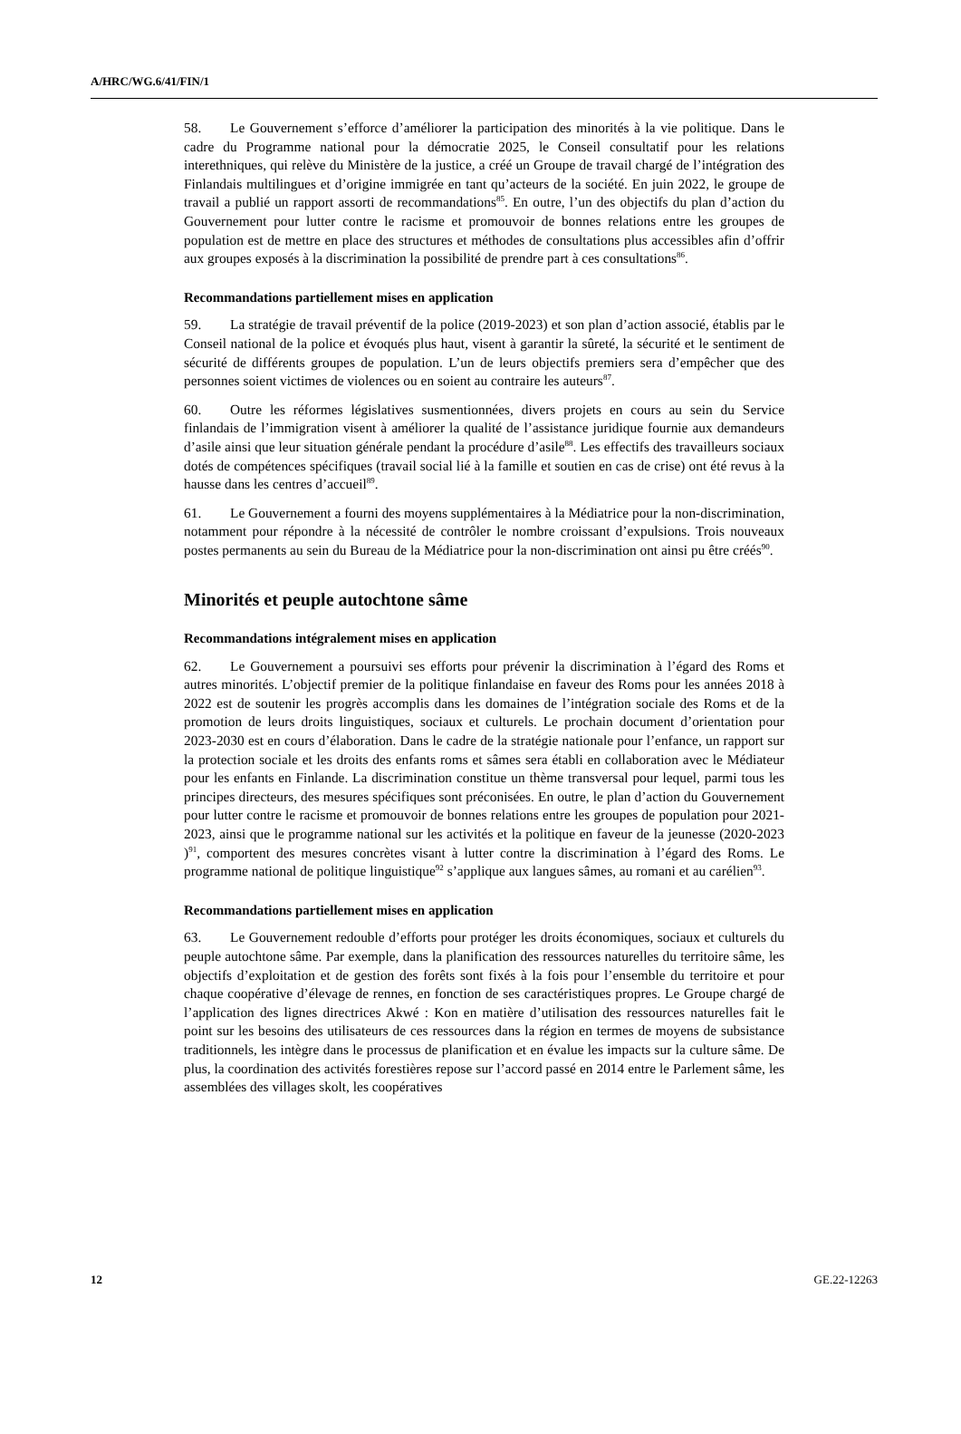A/HRC/WG.6/41/FIN/1
58. Le Gouvernement s’efforce d’améliorer la participation des minorités à la vie politique. Dans le cadre du Programme national pour la démocratie 2025, le Conseil consultatif pour les relations interethniques, qui relève du Ministère de la justice, a créé un Groupe de travail chargé de l’intégration des Finlandais multilingues et d’origine immigrée en tant qu’acteurs de la société. En juin 2022, le groupe de travail a publié un rapport assorti de recommandations<sup>85</sup>. En outre, l’un des objectifs du plan d’action du Gouvernement pour lutter contre le racisme et promouvoir de bonnes relations entre les groupes de population est de mettre en place des structures et méthodes de consultations plus accessibles afin d’offrir aux groupes exposés à la discrimination la possibilité de prendre part à ces consultations<sup>86</sup>.
Recommandations partiellement mises en application
59. La stratégie de travail préventif de la police (2019-2023) et son plan d’action associé, établis par le Conseil national de la police et évoqués plus haut, visent à garantir la sûreté, la sécurité et le sentiment de sécurité de différents groupes de population. L’un de leurs objectifs premiers sera d’empêcher que des personnes soient victimes de violences ou en soient au contraire les auteurs<sup>87</sup>.
60. Outre les réformes législatives susmentionnées, divers projets en cours au sein du Service finlandais de l’immigration visent à améliorer la qualité de l’assistance juridique fournie aux demandeurs d’asile ainsi que leur situation générale pendant la procédure d’asile<sup>88</sup>. Les effectifs des travailleurs sociaux dotés de compétences spécifiques (travail social lié à la famille et soutien en cas de crise) ont été revus à la hausse dans les centres d’accueil<sup>89</sup>.
61. Le Gouvernement a fourni des moyens supplémentaires à la Médiatrice pour la non-discrimination, notamment pour répondre à la nécessité de contrôler le nombre croissant d’expulsions. Trois nouveaux postes permanents au sein du Bureau de la Médiatrice pour la non-discrimination ont ainsi pu être créés<sup>90</sup>.
Minorités et peuple autochtone sâme
Recommandations intégralement mises en application
62. Le Gouvernement a poursuivi ses efforts pour prévenir la discrimination à l’égard des Roms et autres minorités. L’objectif premier de la politique finlandaise en faveur des Roms pour les années 2018 à 2022 est de soutenir les progrès accomplis dans les domaines de l’intégration sociale des Roms et de la promotion de leurs droits linguistiques, sociaux et culturels. Le prochain document d’orientation pour 2023-2030 est en cours d’élaboration. Dans le cadre de la stratégie nationale pour l’enfance, un rapport sur la protection sociale et les droits des enfants roms et sâmes sera établi en collaboration avec le Médiateur pour les enfants en Finlande. La discrimination constitue un thème transversal pour lequel, parmi tous les principes directeurs, des mesures spécifiques sont préconisées. En outre, le plan d’action du Gouvernement pour lutter contre le racisme et promouvoir de bonnes relations entre les groupes de population pour 2021-2023, ainsi que le programme national sur les activités et la politique en faveur de la jeunesse (2020-2023 )<sup>91</sup>, comportent des mesures concrètes visant à lutter contre la discrimination à l’égard des Roms. Le programme national de politique linguistique<sup>92</sup> s’applique aux langues sâmes, au romani et au carélien<sup>93</sup>.
Recommandations partiellement mises en application
63. Le Gouvernement redouble d’efforts pour protéger les droits économiques, sociaux et culturels du peuple autochtone sâme. Par exemple, dans la planification des ressources naturelles du territoire sâme, les objectifs d’exploitation et de gestion des forêts sont fixés à la fois pour l’ensemble du territoire et pour chaque coopérative d’élevage de rennes, en fonction de ses caractéristiques propres. Le Groupe chargé de l’application des lignes directrices Akwé : Kon en matière d’utilisation des ressources naturelles fait le point sur les besoins des utilisateurs de ces ressources dans la région en termes de moyens de subsistance traditionnels, les intègre dans le processus de planification et en évalue les impacts sur la culture sâme. De plus, la coordination des activités forestières repose sur l’accord passé en 2014 entre le Parlement sâme, les assemblées des villages skolt, les coopératives
12 GE.22-12263